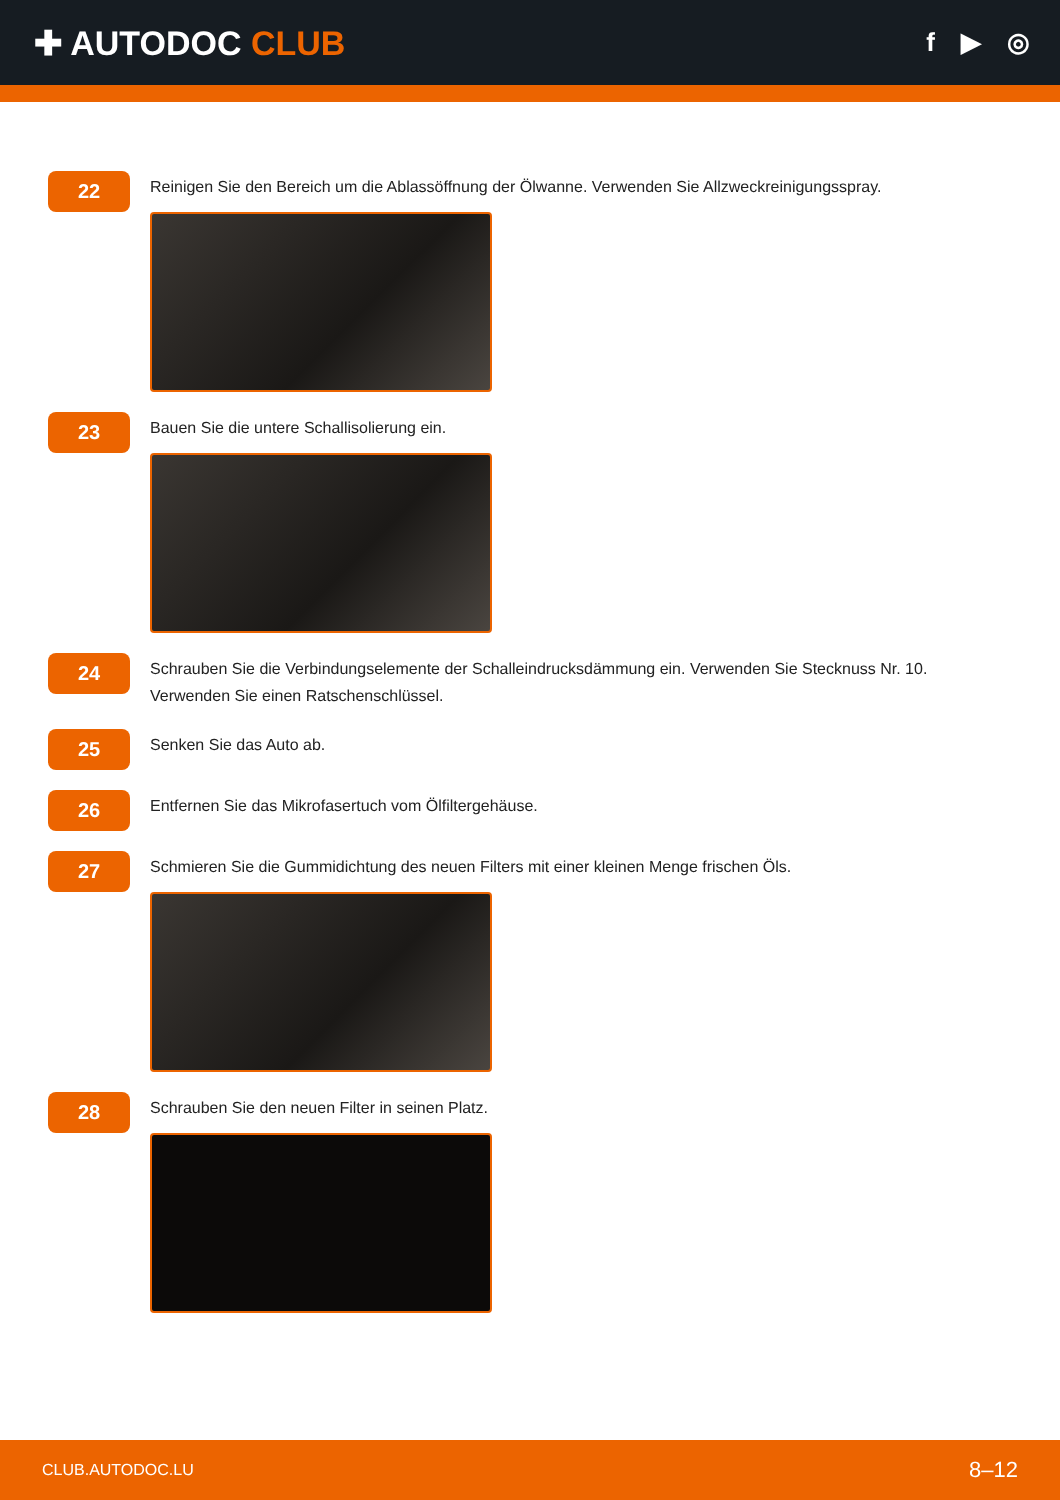✚ AUTODOC CLUB
f ▶ ◎
22
Reinigen Sie den Bereich um die Ablassöffnung der Ölwanne. Verwenden Sie Allzweckreinigungsspray.
23
Bauen Sie die untere Schallisolierung ein.
24
Schrauben Sie die Verbindungselemente der Schalleindrucksdämmung ein. Verwenden Sie Stecknuss Nr. 10.
Verwenden Sie einen Ratschenschlüssel.
25
Senken Sie das Auto ab.
26
Entfernen Sie das Mikrofasertuch vom Ölfiltergehäuse.
27
Schmieren Sie die Gummidichtung des neuen Filters mit einer kleinen Menge frischen Öls.
28
Schrauben Sie den neuen Filter in seinen Platz.
CLUB.AUTODOC.LU 8–12